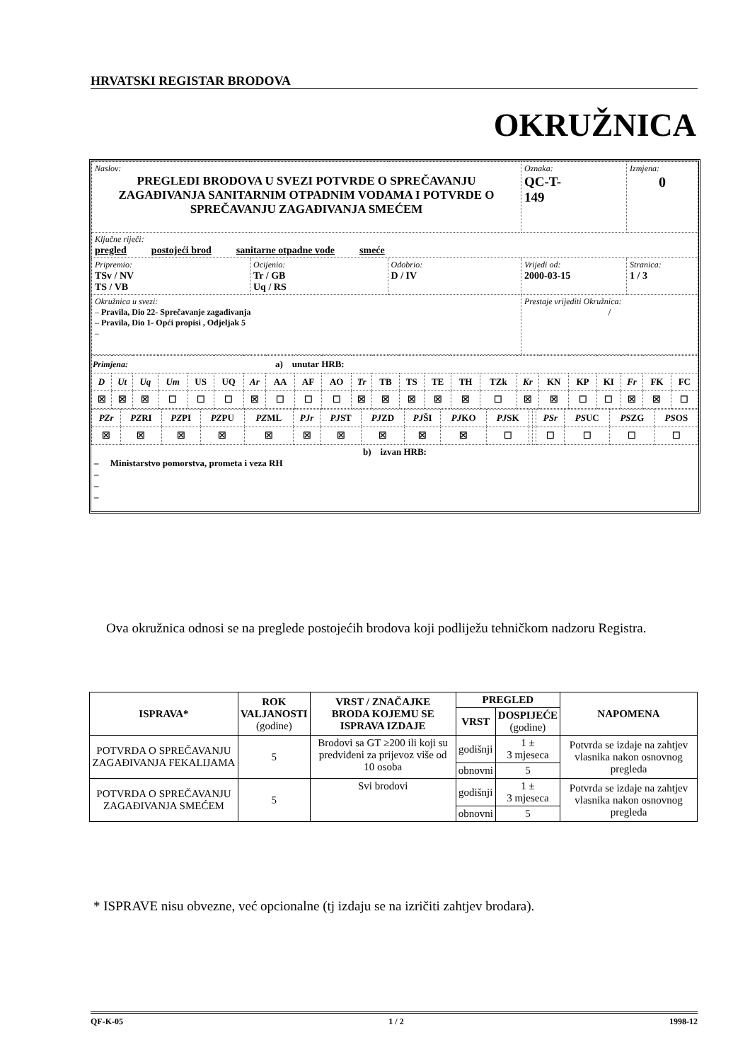HRVATSKI REGISTAR BRODOVA
OKRUŽNICA
| Naslov: PREGLEDI BRODOVA U SVEZI POTVRDE O SPREČAVANJU ZAGAĐIVANJA SANITARNIM OTPADNIM VODAMA I POTVRDE O SPREČAVANJU ZAGAĐIVANJA SMEĆEM | | | Oznaka: QC-T- 149 | Izmjena: 0 |
| Ključne riječi: pregled postojeći brod sanitarne otpadne vode smeće | | | | |
| Pripremio: TSv / NV TS / VB | Ocijenio: Tr / GB Uq / RS | Odobrio: D / IV | Vrijedi od: 2000-03-15 | Stranica: 1 / 3 |
| Okružnica u svezi: – Pravila, Dio 22- Sprečavanje zagađivanja – Pravila, Dio 1- Opći propisi , Odjeljak 5 – | | | Prestaje vrijediti Okružnica: / | |
| Primjena: a) unutar HRB: | | | | | | | | | | | | | | | | | | | | | | |
| D | Ut | Uq | Um | US | UQ | Ar | AA | AF | AO | Tr | TB | TS | TE | TH | TZk | Kr | KN | KP | KI | Fr | FK | FC |
| ☒ | ☒ | ☒ | ☐ | ☐ | ☐ | ☒ | ☐ | ☐ | ☐ | ☒ | ☒ | ☒ | ☒ | ☒ | ☐ | ☒ | ☒ | ☐ | ☐ | ☒ | ☒ | ☐ |
| PZr | PZ RI | PZ PI | PZ PU | PZ ML | PJr | PJ ST | PJ ZD | PJ ŠI | PJ KO | PJ SK | | | PSr | PS UC | PS ZG | PS OS |
| ☒ | ☒ | ☒ | ☒ | ☒ | ☒ | ☒ | ☒ | ☒ | ☒ | ☐ | | | ☐ | ☐ | ☐ | ☐ |
b) izvan HRB:
– Ministarstvo pomorstva, prometa i veza RH
–
–
–
Ova okružnica odnosi se na preglede postojećih brodova koji podliježu tehničkom nadzoru Registra.
| ISPRAVA* | ROK VALJANOSTI (godine) | VRST / ZNAČAJKE BRODA KOJEMU SE ISPRAVA IZDAJE | PREGLED | | NAPOMENA |
| --- | --- | --- | --- | --- | --- |
| | | | VRST | DOSPIJEĆE (godine) | |
| POTVRDA O SPREČAVANJU ZAGAĐIVANJA FEKALIJAMA | 5 | Brodovi sa GT ≥200 ili koji su predviđeni za prijevoz više od 10 osoba | godišnji | 1 ± 3 mjeseca | Potvrda se izdaje na zahtjev vlasnika nakon osnovnog pregleda |
| | | | obnovni | 5 | |
| POTVRDA O SPREČAVANJU ZAGAĐIVANJA SMEĆEM | 5 | Svi brodovi | godišnji | 1 ± 3 mjeseca | Potvrda se izdaje na zahtjev vlasnika nakon osnovnog pregleda |
| | | | obnovni | 5 | |
* ISPRAVE nisu obvezne, već opcionalne (tj izdaju se na izričiti zahtjev brodara).
QF-K-05 1 / 2 1998-12